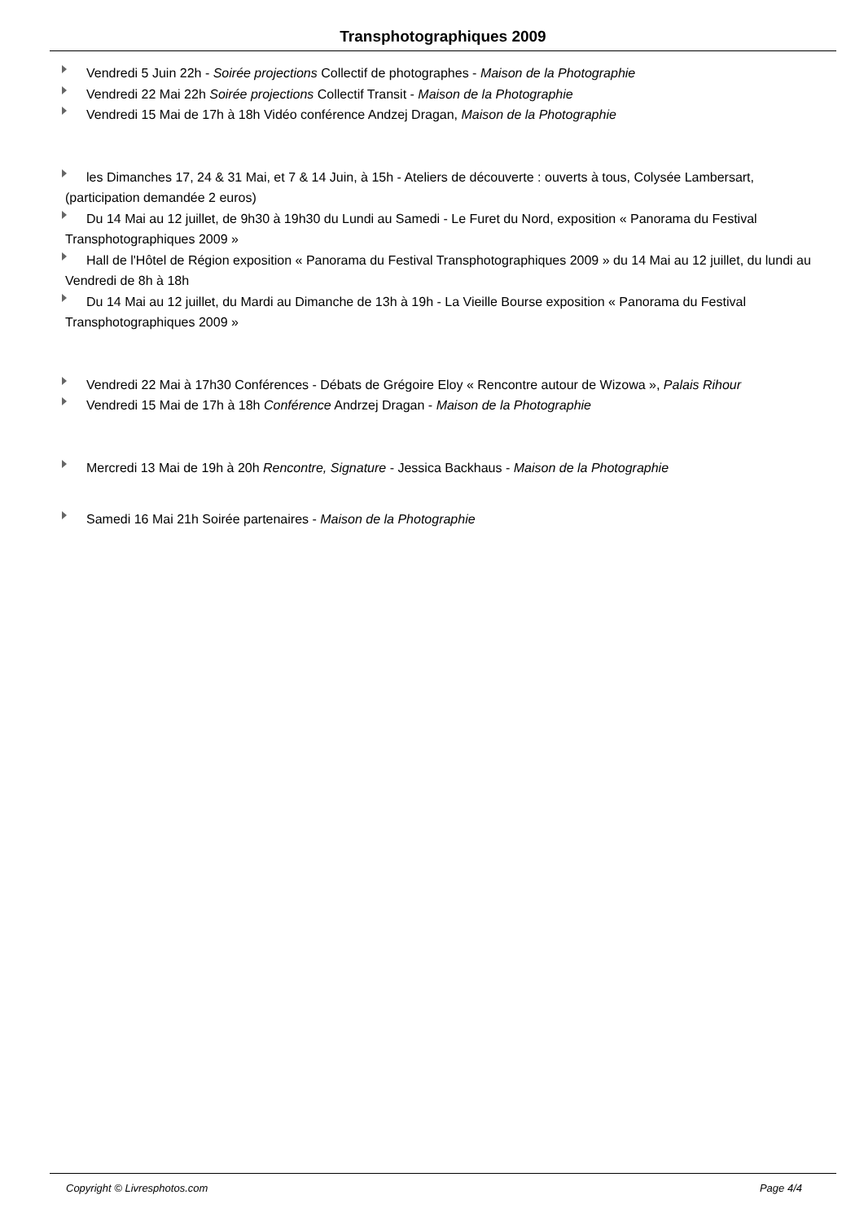Transphotographiques 2009
Vendredi 5 Juin 22h - Soirée projections Collectif de photographes - Maison de la Photographie
Vendredi 22 Mai 22h Soirée projections Collectif Transit - Maison de la Photographie
Vendredi 15 Mai de 17h à 18h Vidéo conférence Andzej Dragan, Maison de la Photographie
les Dimanches 17, 24 & 31 Mai, et 7 & 14 Juin, à 15h - Ateliers de découverte : ouverts à tous, Colysée Lambersart, (participation demandée 2 euros)
Du 14 Mai au 12 juillet, de 9h30 à 19h30 du Lundi au Samedi - Le Furet du Nord, exposition « Panorama du Festival Transphotographiques 2009 »
Hall de l'Hôtel de Région exposition « Panorama du Festival Transphotographiques 2009 » du 14 Mai au 12 juillet, du lundi au Vendredi de 8h à 18h
Du 14 Mai au 12 juillet, du Mardi au Dimanche de 13h à 19h - La Vieille Bourse exposition « Panorama du Festival Transphotographiques 2009 »
Vendredi 22 Mai à 17h30 Conférences - Débats de Grégoire Eloy « Rencontre autour de Wizowa », Palais Rihour
Vendredi 15 Mai de 17h à 18h Conférence Andrzej Dragan - Maison de la Photographie
Mercredi 13 Mai de 19h à 20h Rencontre, Signature - Jessica Backhaus - Maison de la Photographie
Samedi 16 Mai 21h Soirée partenaires - Maison de la Photographie
Copyright © Livresphotos.com Page 4/4